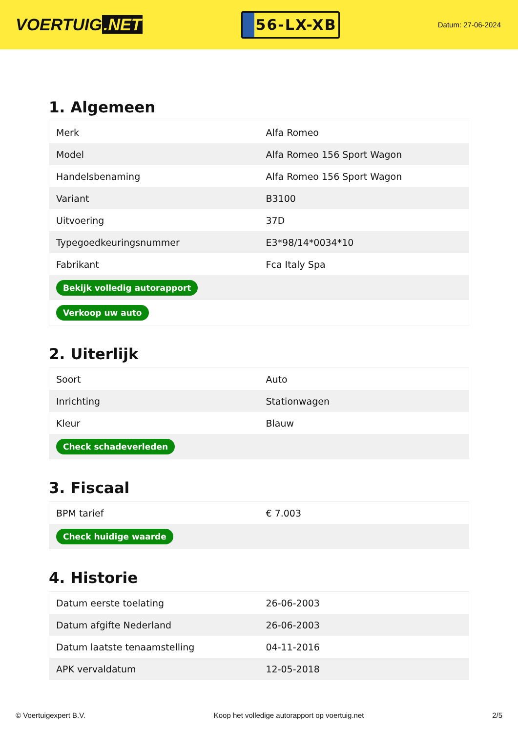VOERTUIG.NET
56-LX-XB
Datum: 27-06-2024
1. Algemeen
| Merk | Alfa Romeo |
| Model | Alfa Romeo 156 Sport Wagon |
| Handelsbenaming | Alfa Romeo 156 Sport Wagon |
| Variant | B3100 |
| Uitvoering | 37D |
| Typegoedkeuringsnummer | E3*98/14*0034*10 |
| Fabrikant | Fca Italy Spa |
| Bekijk volledig autorapport | |
| Verkoop uw auto | |
2. Uiterlijk
| Soort | Auto |
| Inrichting | Stationwagen |
| Kleur | Blauw |
| Check schadeverleden | |
3. Fiscaal
| BPM tarief | € 7.003 |
| Check huidige waarde | |
4. Historie
| Datum eerste toelating | 26-06-2003 |
| Datum afgifte Nederland | 26-06-2003 |
| Datum laatste tenaamstelling | 04-11-2016 |
| APK vervaldatum | 12-05-2018 |
© Voertuigexpert B.V. Koop het volledige autorapport op voertuig.net 2/5